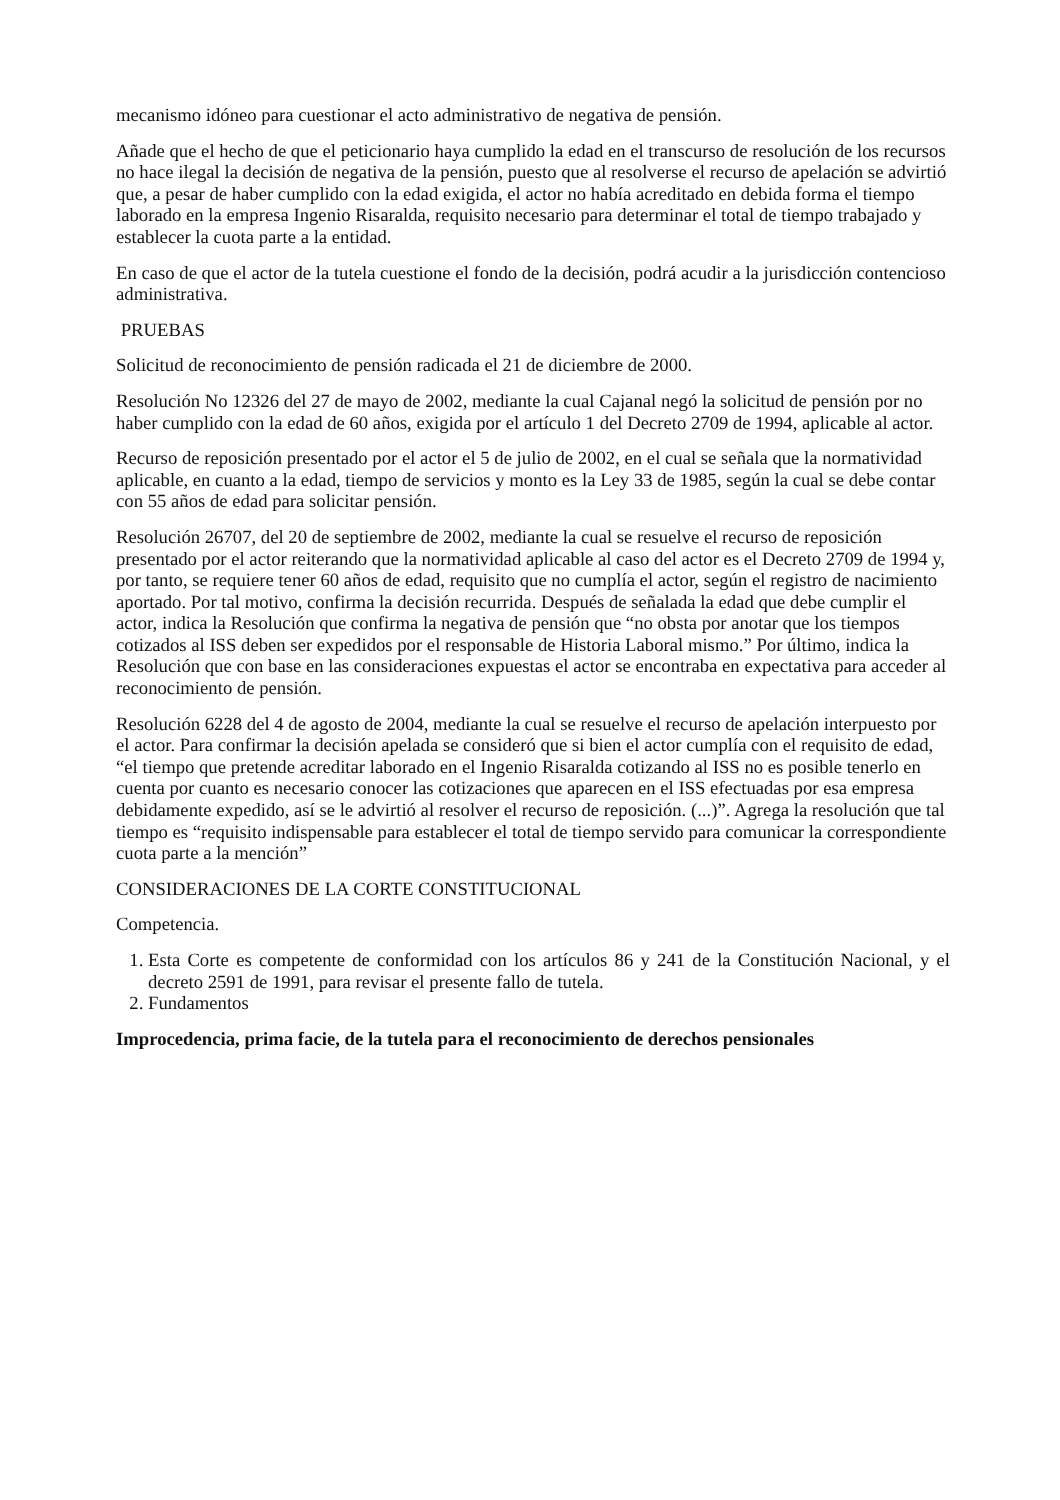mecanismo idóneo para cuestionar el acto administrativo de negativa de pensión.
Añade que el hecho de que el peticionario haya cumplido la edad en el transcurso de resolución de los recursos no hace ilegal la decisión de negativa de la pensión, puesto que al resolverse el recurso de apelación se advirtió que, a pesar de haber cumplido con la edad exigida, el actor no había acreditado en debida forma el tiempo laborado en la empresa Ingenio Risaralda, requisito necesario para determinar el total de tiempo trabajado y establecer la cuota parte a la entidad.
En caso de que el actor de la tutela cuestione el fondo de la decisión, podrá acudir a la jurisdicción contencioso administrativa.
PRUEBAS
Solicitud de reconocimiento de pensión radicada el 21 de diciembre de 2000.
Resolución No 12326 del 27 de mayo de 2002, mediante la cual Cajanal negó la solicitud de pensión por no haber cumplido con la edad de 60 años, exigida por el artículo 1 del Decreto 2709 de 1994, aplicable al actor.
Recurso de reposición presentado por el actor el 5 de julio de 2002, en el cual se señala que la normatividad aplicable, en cuanto a la edad, tiempo de servicios y monto es la Ley 33 de 1985, según la cual se debe contar con 55 años de edad para solicitar pensión.
Resolución 26707, del 20 de septiembre de 2002, mediante la cual se resuelve el recurso de reposición presentado por el actor reiterando que la normatividad aplicable al caso del actor es el Decreto 2709 de 1994 y, por tanto, se requiere tener 60 años de edad, requisito que no cumplía el actor, según el registro de nacimiento aportado. Por tal motivo, confirma la decisión recurrida. Después de señalada la edad que debe cumplir el actor, indica la Resolución que confirma la negativa de pensión que “no obsta por anotar que los tiempos cotizados al ISS deben ser expedidos por el responsable de Historia Laboral mismo.” Por último, indica la Resolución que con base en las consideraciones expuestas el actor se encontraba en expectativa para acceder al reconocimiento de pensión.
Resolución 6228 del 4 de agosto de 2004, mediante la cual se resuelve el recurso de apelación interpuesto por el actor. Para confirmar la decisión apelada se consideró que si bien el actor cumplía con el requisito de edad, “el tiempo que pretende acreditar laborado en el Ingenio Risaralda cotizando al ISS no es posible tenerlo en cuenta por cuanto es necesario conocer las cotizaciones que aparecen en el ISS efectuadas por esa empresa debidamente expedido, así se le advirtió al resolver el recurso de reposición. (...)”. Agrega la resolución que tal tiempo es “requisito indispensable para establecer el total de tiempo servido para comunicar la correspondiente cuota parte a la mención”
CONSIDERACIONES DE LA CORTE CONSTITUCIONAL
Competencia.
1. Esta Corte es competente de conformidad con los artículos 86 y 241 de la Constitución Nacional, y el decreto 2591 de 1991, para revisar el presente fallo de tutela.
2. Fundamentos
Improcedencia, prima facie, de la tutela para el reconocimiento de derechos pensionales